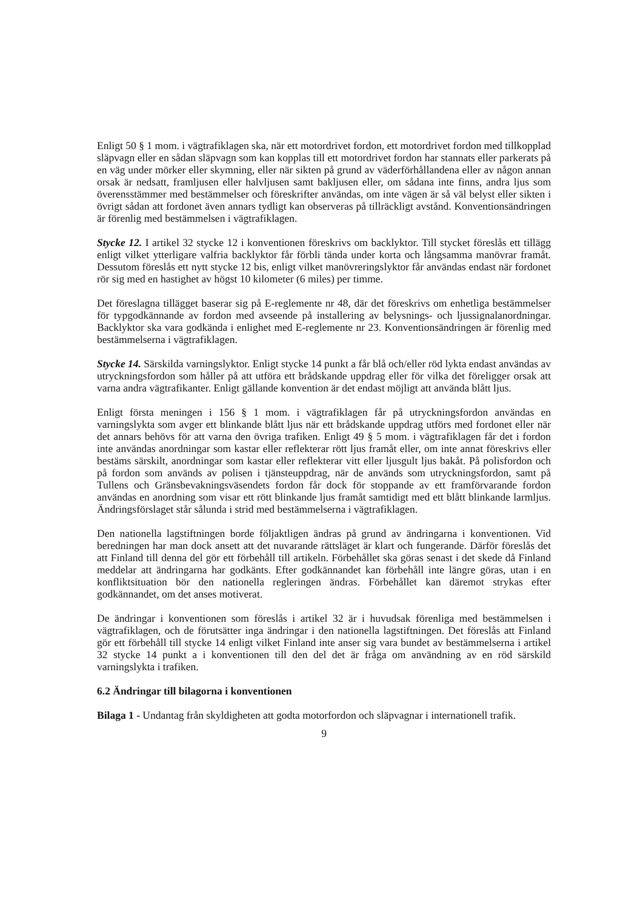Enligt 50 § 1 mom. i vägtrafiklagen ska, när ett motordrivet fordon, ett motordrivet fordon med tillkopplad släpvagn eller en sådan släpvagn som kan kopplas till ett motordrivet fordon har stannats eller parkerats på en väg under mörker eller skymning, eller när sikten på grund av väderförhållandena eller av någon annan orsak är nedsatt, framljusen eller halvljusen samt bakljusen eller, om sådana inte finns, andra ljus som överensstämmer med bestämmelser och föreskrifter användas, om inte vägen är så väl belyst eller sikten i övrigt sådan att fordonet även annars tydligt kan observeras på tillräckligt avstånd. Konventionsändringen är förenlig med bestämmelsen i vägtrafiklagen.
Stycke 12. I artikel 32 stycke 12 i konventionen föreskrivs om backlyktor. Till stycket föreslås ett tillägg enligt vilket ytterligare valfria backlyktor får förbli tända under korta och långsamma manövrar framåt. Dessutom föreslås ett nytt stycke 12 bis, enligt vilket manövreringslyktor får användas endast när fordonet rör sig med en hastighet av högst 10 kilometer (6 miles) per timme.
Det föreslagna tillägget baserar sig på E-reglemente nr 48, där det föreskrivs om enhetliga bestämmelser för typgodkännande av fordon med avseende på installering av belysnings- och ljussignalanordningar. Backlyktor ska vara godkända i enlighet med E-reglemente nr 23. Konventionsändringen är förenlig med bestämmelserna i vägtrafiklagen.
Stycke 14. Särskilda varningslyktor. Enligt stycke 14 punkt a får blå och/eller röd lykta endast användas av utryckningsfordon som håller på att utföra ett brådskande uppdrag eller för vilka det föreligger orsak att varna andra vägtrafikanter. Enligt gällande konvention är det endast möjligt att använda blått ljus.
Enligt första meningen i 156 § 1 mom. i vägtrafiklagen får på utryckningsfordon användas en varningslykta som avger ett blinkande blått ljus när ett brådskande uppdrag utförs med fordonet eller när det annars behövs för att varna den övriga trafiken. Enligt 49 § 5 mom. i vägtrafiklagen får det i fordon inte användas anordningar som kastar eller reflekterar rött ljus framåt eller, om inte annat föreskrivs eller bestäms särskilt, anordningar som kastar eller reflekterar vitt eller ljusgult ljus bakåt. På polisfordon och på fordon som används av polisen i tjänsteuppdrag, när de används som utryckningsfordon, samt på Tullens och Gränsbevakningsväsendets fordon får dock för stoppande av ett framförvarande fordon användas en anordning som visar ett rött blinkande ljus framåt samtidigt med ett blått blinkande larmljus. Ändringsförslaget står sålunda i strid med bestämmelserna i vägtrafiklagen.
Den nationella lagstiftningen borde följaktligen ändras på grund av ändringarna i konventionen. Vid beredningen har man dock ansett att det nuvarande rättsläget är klart och fungerande. Därför föreslås det att Finland till denna del gör ett förbehåll till artikeln. Förbehållet ska göras senast i det skede då Finland meddelar att ändringarna har godkänts. Efter godkännandet kan förbehåll inte längre göras, utan i en konfliktsituation bör den nationella regleringen ändras. Förbehållet kan däremot strykas efter godkännandet, om det anses motiverat.
De ändringar i konventionen som föreslås i artikel 32 är i huvudsak förenliga med bestämmelsen i vägtrafiklagen, och de förutsätter inga ändringar i den nationella lagstiftningen. Det föreslås att Finland gör ett förbehåll till stycke 14 enligt vilket Finland inte anser sig vara bundet av bestämmelserna i artikel 32 stycke 14 punkt a i konventionen till den del det är fråga om användning av en röd särskild varningslykta i trafiken.
6.2 Ändringar till bilagorna i konventionen
Bilaga 1 - Undantag från skyldigheten att godta motorfordon och släpvagnar i internationell trafik.
9